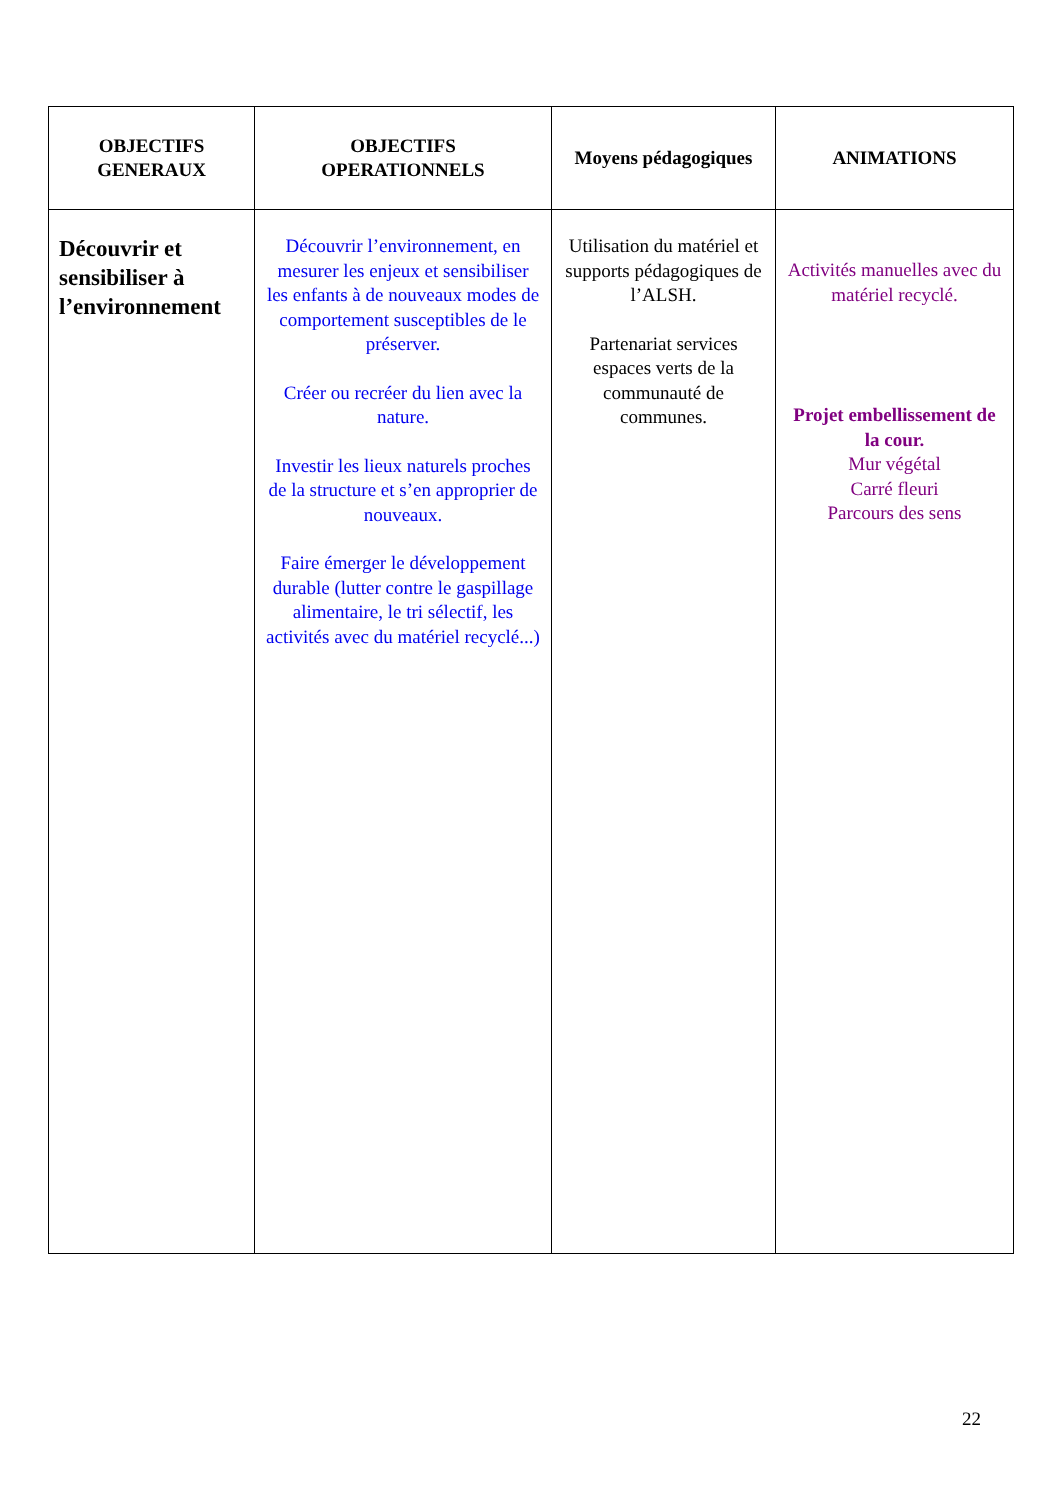| OBJECTIFS GENERAUX | OBJECTIFS OPERATIONNELS | Moyens pédagogiques | ANIMATIONS |
| --- | --- | --- | --- |
| Découvrir et sensibiliser à l’environnement | Découvrir l’environnement, en mesurer les enjeux et sensibiliser les enfants à de nouveaux modes de comportement susceptibles de le préserver. Créer ou recréer du lien avec la nature. Investir les lieux naturels proches de la structure et s’en approprier de nouveaux. Faire émerger le développement durable (lutter contre le gaspillage alimentaire, le tri sélectif, les activités avec du matériel recyclé...) | Utilisation du matériel et supports pédagogiques de l’ALSH. Partenariat services espaces verts de la communauté de communes. | Activités manuelles avec du matériel recyclé. Projet embellissement de la cour. Mur végétal Carré fleuri Parcours des sens |
22